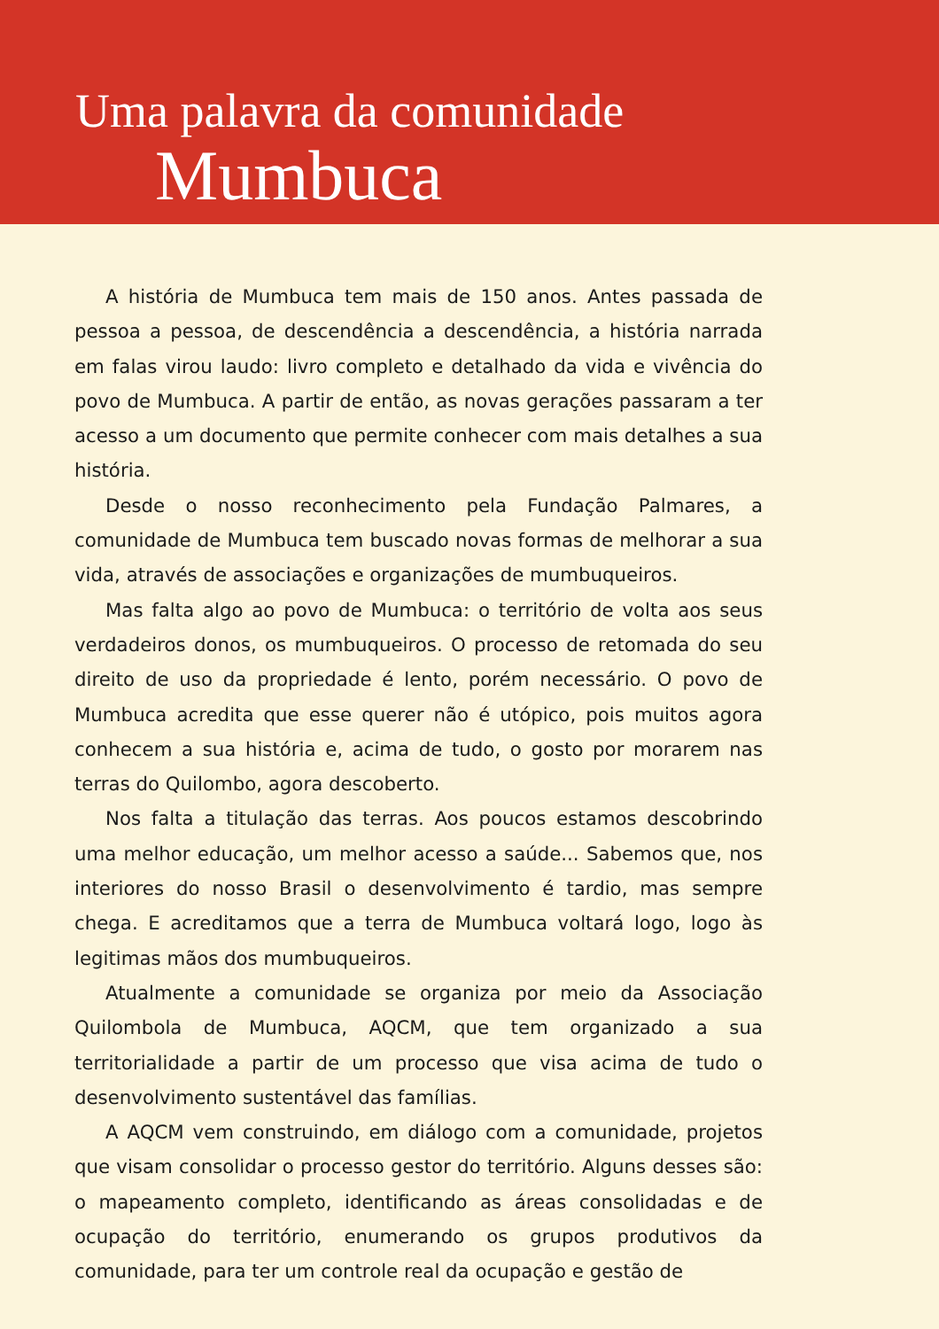Uma palavra da comunidade
Mumbuca
A história de Mumbuca tem mais de 150 anos. Antes passada de pessoa a pessoa, de descendência a descendência, a história narrada em falas virou laudo: livro completo e detalhado da vida e vivência do povo de Mumbuca. A partir de então, as novas gerações passaram a ter acesso a um documento que permite conhecer com mais detalhes a sua história.
Desde o nosso reconhecimento pela Fundação Palmares, a comunidade de Mumbuca tem buscado novas formas de melhorar a sua vida, através de associações e organizações de mumbuqueiros.
Mas falta algo ao povo de Mumbuca: o território de volta aos seus verdadeiros donos, os mumbuqueiros. O processo de retomada do seu direito de uso da propriedade é lento, porém necessário. O povo de Mumbuca acredita que esse querer não é utópico, pois muitos agora conhecem a sua história e, acima de tudo, o gosto por morarem nas terras do Quilombo, agora descoberto.
Nos falta a titulação das terras. Aos poucos estamos descobrindo uma melhor educação, um melhor acesso a saúde... Sabemos que, nos interiores do nosso Brasil o desenvolvimento é tardio, mas sempre chega. E acreditamos que a terra de Mumbuca voltará logo, logo às legitimas mãos dos mumbuqueiros.
Atualmente a comunidade se organiza por meio da Associação Quilombola de Mumbuca, AQCM, que tem organizado a sua territorialidade a partir de um processo que visa acima de tudo o desenvolvimento sustentável das famílias.
A AQCM vem construindo, em diálogo com a comunidade, projetos que visam consolidar o processo gestor do território. Alguns desses são: o mapeamento completo, identificando as áreas consolidadas e de ocupação do território, enumerando os grupos produtivos da comunidade, para ter um controle real da ocupação e gestão de